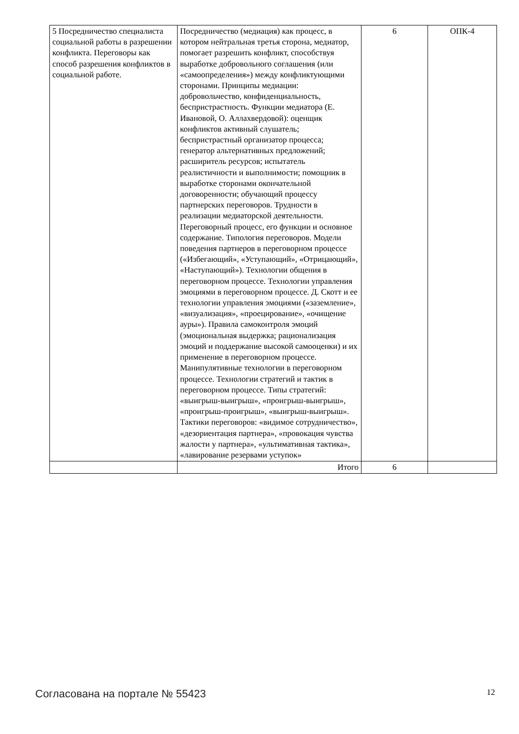| 5 Посредничество специалиста социальной работы в разрешении конфликта. Переговоры как способ разрешения конфликтов в социальной работе. | Посредничество (медиация) как процесс, в котором нейтральная третья сторона, медиатор, помогает разрешить конфликт, способствуя выработке добровольного соглашения (или «самоопределения») между конфликтующими сторонами. Принципы медиации: добровольчество, конфиденциальность, беспристрастность. Функции медиатора (Е. Ивановой, О. Аллахвердовой): оценщик конфликтов активный слушатель; беспристрастный организатор процесса; генератор альтернативных предложений; расширитель ресурсов; испытатель реалистичности и выполнимости; помощник в выработке сторонами окончательной договоренности; обучающий процессу партнерских переговоров. Трудности в реализации медиаторской деятельности. Переговорный процесс, его функции и основное содержание. Типология переговоров. Модели поведения партнеров в переговорном процессе («Избегающий», «Уступающий», «Отрицающий», «Наступающий»). Технологии общения в переговорном процессе. Технологии управления эмоциями в переговорном процессе. Д. Скотт и ее технологии управления эмоциями («заземление», «визуализация», «проецирование», «очищение ауры»). Правила самоконтроля эмоций (эмоциональная выдержка; рационализация эмоций и поддержание высокой самооценки) и их применение в переговорном процессе. Манипулятивные технологии в переговорном процессе. Технологии стратегий и тактик в переговорном процессе. Типы стратегий: «выигрыш-выигрыш», «проигрыш-выигрыш», «проигрыш-проигрыш», «выигрыш-выигрыш». Тактики переговоров: «видимое сотрудничество», «дезориентация партнера», «провокация чувства жалости у партнера», «ультимативная тактика», «лавирование резервами уступок» | 6 | ОПК-4 |
| | Итого | 6 | |
Согласована на портале № 55423 12